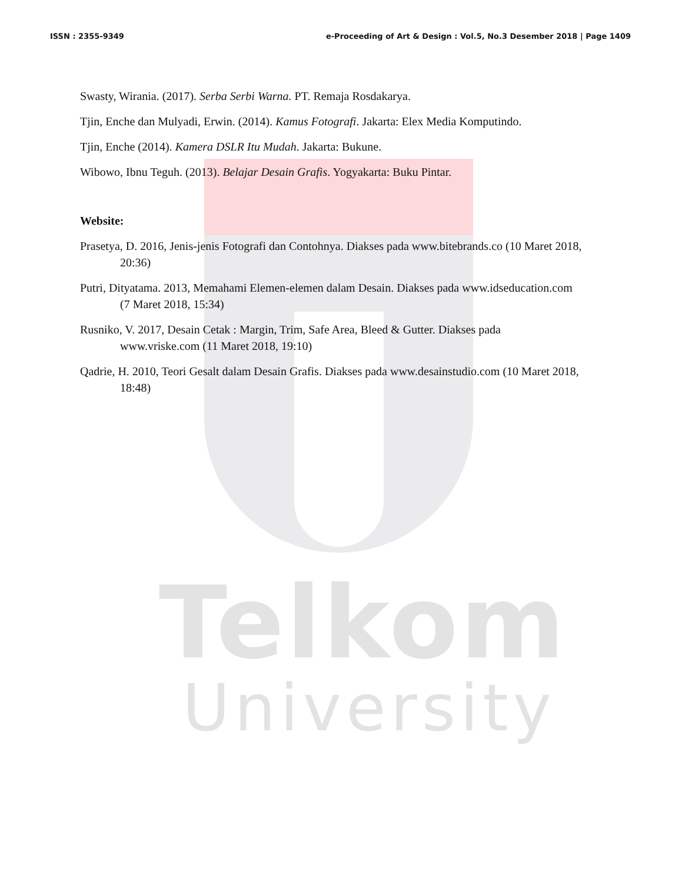Telkom
University
ISSN : 2355-9349 e-Proceeding of Art & Design : Vol.5, No.3 Desember 2018 | Page 1409
Swasty, Wirania. (2017). Serba Serbi Warna. PT. Remaja Rosdakarya.
Tjin, Enche dan Mulyadi, Erwin. (2014). Kamus Fotografi. Jakarta: Elex Media Komputindo.
Tjin, Enche (2014). Kamera DSLR Itu Mudah. Jakarta: Bukune.
Wibowo, Ibnu Teguh. (2013). Belajar Desain Grafis. Yogyakarta: Buku Pintar.
Website:
Prasetya, D. 2016, Jenis-jenis Fotografi dan Contohnya. Diakses pada www.bitebrands.co (10 Maret 2018, 20:36)
Putri, Dityatama. 2013, Memahami Elemen-elemen dalam Desain. Diakses pada www.idseducation.com (7 Maret 2018, 15:34)
Rusniko, V. 2017, Desain Cetak : Margin, Trim, Safe Area, Bleed & Gutter. Diakses pada www.vriske.com (11 Maret 2018, 19:10)
Qadrie, H. 2010, Teori Gesalt dalam Desain Grafis. Diakses pada www.desainstudio.com (10 Maret 2018, 18:48)